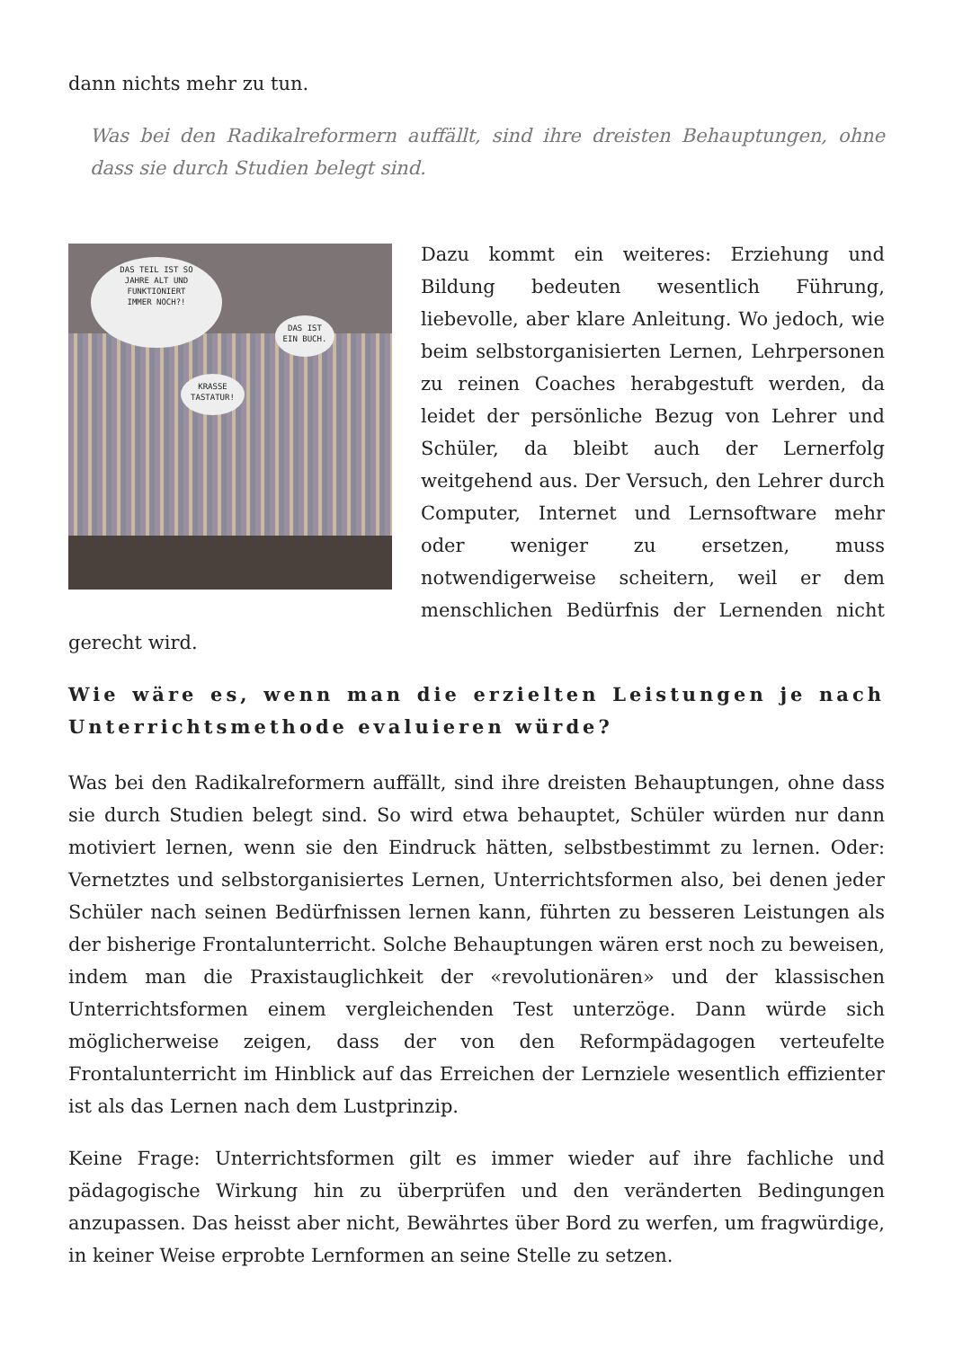dann nichts mehr zu tun.
Was bei den Radikalreformern auffällt, sind ihre dreisten Behauptungen, ohne dass sie durch Studien belegt sind.
DAS TEIL IST SO
JAHRE ALT UND
FUNKTIONIERT
IMMER NOCH?!
DAS IST
EIN BUCH.
KRASSE
TASTATUR!
Dazu kommt ein weiteres: Erziehung und Bildung bedeuten wesentlich Führung, liebevolle, aber klare Anleitung. Wo jedoch, wie beim selbstorganisierten Lernen, Lehrpersonen zu reinen Coaches herabgestuft werden, da leidet der persönliche Bezug von Lehrer und Schüler, da bleibt auch der Lernerfolg weitgehend aus. Der Versuch, den Lehrer durch Computer, Internet und Lernsoftware mehr oder weniger zu ersetzen, muss notwendigerweise scheitern, weil er dem menschlichen Bedürfnis der Lernenden nicht gerecht wird.
Wie wäre es, wenn man die erzielten Leistungen je nach Unterrichtsmethode evaluieren würde?
Was bei den Radikalreformern auffällt, sind ihre dreisten Behauptungen, ohne dass sie durch Studien belegt sind. So wird etwa behauptet, Schüler würden nur dann motiviert lernen, wenn sie den Eindruck hätten, selbstbestimmt zu lernen. Oder: Vernetztes und selbstorganisiertes Lernen, Unterrichtsformen also, bei denen jeder Schüler nach seinen Bedürfnissen lernen kann, führten zu besseren Leistungen als der bisherige Frontalunterricht. Solche Behauptungen wären erst noch zu beweisen, indem man die Praxistauglichkeit der «revolutionären» und der klassischen Unterrichtsformen einem vergleichenden Test unterzöge. Dann würde sich möglicherweise zeigen, dass der von den Reformpädagogen verteufelte Frontalunterricht im Hinblick auf das Erreichen der Lernziele wesentlich effizienter ist als das Lernen nach dem Lustprinzip.
Keine Frage: Unterrichtsformen gilt es immer wieder auf ihre fachliche und pädagogische Wirkung hin zu überprüfen und den veränderten Bedingungen anzupassen. Das heisst aber nicht, Bewährtes über Bord zu werfen, um fragwürdige, in keiner Weise erprobte Lernformen an seine Stelle zu setzen.